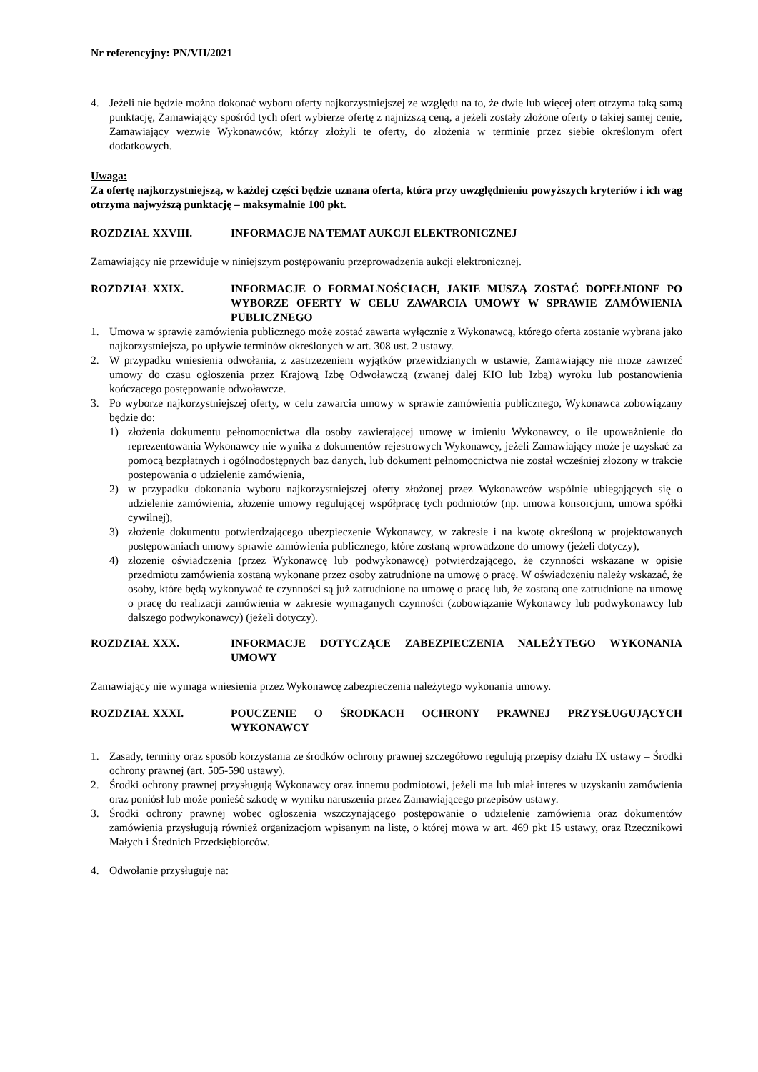Nr referencyjny: PN/VII/2021
4. Jeżeli nie będzie można dokonać wyboru oferty najkorzystniejszej ze względu na to, że dwie lub więcej ofert otrzyma taką samą punktację, Zamawiający spośród tych ofert wybierze ofertę z najniższą ceną, a jeżeli zostały złożone oferty o takiej samej cenie, Zamawiający wezwie Wykonawców, którzy złożyli te oferty, do złożenia w terminie przez siebie określonym ofert dodatkowych.
Uwaga:
Za ofertę najkorzystniejszą, w każdej części będzie uznana oferta, która przy uwzględnieniu powyższych kryteriów i ich wag otrzyma najwyższą punktację – maksymalnie 100 pkt.
ROZDZIAŁ XXVIII. INFORMACJE NA TEMAT AUKCJI ELEKTRONICZNEJ
Zamawiający nie przewiduje w niniejszym postępowaniu przeprowadzenia aukcji elektronicznej.
ROZDZIAŁ XXIX. INFORMACJE O FORMALNOŚCIACH, JAKIE MUSZĄ ZOSTAĆ DOPEŁNIONE PO WYBORZE OFERTY W CELU ZAWARCIA UMOWY W SPRAWIE ZAMÓWIENIA PUBLICZNEGO
1. Umowa w sprawie zamówienia publicznego może zostać zawarta wyłącznie z Wykonawcą, którego oferta zostanie wybrana jako najkorzystniejsza, po upływie terminów określonych w art. 308 ust. 2 ustawy.
2. W przypadku wniesienia odwołania, z zastrzeżeniem wyjątków przewidzianych w ustawie, Zamawiający nie może zawrzeć umowy do czasu ogłoszenia przez Krajową Izbę Odwoławczą (zwanej dalej KIO lub Izbą) wyroku lub postanowienia kończącego postępowanie odwoławcze.
3. Po wyborze najkorzystniejszej oferty, w celu zawarcia umowy w sprawie zamówienia publicznego, Wykonawca zobowiązany będzie do:
1) złożenia dokumentu pełnomocnictwa dla osoby zawierającej umowę w imieniu Wykonawcy, o ile upoważnienie do reprezentowania Wykonawcy nie wynika z dokumentów rejestrowych Wykonawcy, jeżeli Zamawiający może je uzyskać za pomocą bezpłatnych i ogólnodostępnych baz danych, lub dokument pełnomocnictwa nie został wcześniej złożony w trakcie postępowania o udzielenie zamówienia,
2) w przypadku dokonania wyboru najkorzystniejszej oferty złożonej przez Wykonawców wspólnie ubiegających się o udzielenie zamówienia, złożenie umowy regulującej współpracę tych podmiotów (np. umowa konsorcjum, umowa spółki cywilnej),
3) złożenie dokumentu potwierdzającego ubezpieczenie Wykonawcy, w zakresie i na kwotę określoną w projektowanych postępowaniach umowy sprawie zamówienia publicznego, które zostaną wprowadzone do umowy (jeżeli dotyczy),
4) złożenie oświadczenia (przez Wykonawcę lub podwykonawcę) potwierdzającego, że czynności wskazane w opisie przedmiotu zamówienia zostaną wykonane przez osoby zatrudnione na umowę o pracę. W oświadczeniu należy wskazać, że osoby, które będą wykonywać te czynności są już zatrudnione na umowę o pracę lub, że zostaną one zatrudnione na umowę o pracę do realizacji zamówienia w zakresie wymaganych czynności (zobowiązanie Wykonawcy lub podwykonawcy lub dalszego podwykonawcy) (jeżeli dotyczy).
ROZDZIAŁ XXX. INFORMACJE DOTYCZĄCE ZABEZPIECZENIA NALEŻYTEGO WYKONANIA UMOWY
Zamawiający nie wymaga wniesienia przez Wykonawcę zabezpieczenia należytego wykonania umowy.
ROZDZIAŁ XXXI. POUCZENIE O ŚRODKACH OCHRONY PRAWNEJ PRZYSŁUGUJĄCYCH WYKONAWCY
1. Zasady, terminy oraz sposób korzystania ze środków ochrony prawnej szczegółowo regulują przepisy działu IX ustawy – Środki ochrony prawnej (art. 505-590 ustawy).
2. Środki ochrony prawnej przysługują Wykonawcy oraz innemu podmiotowi, jeżeli ma lub miał interes w uzyskaniu zamówienia oraz poniósł lub może ponieść szkodę w wyniku naruszenia przez Zamawiającego przepisów ustawy.
3. Środki ochrony prawnej wobec ogłoszenia wszczynającego postępowanie o udzielenie zamówienia oraz dokumentów zamówienia przysługują również organizacjom wpisanym na listę, o której mowa w art. 469 pkt 15 ustawy, oraz Rzecznikowi Małych i Średnich Przedsiębiorców.
4. Odwołanie przysługuje na: